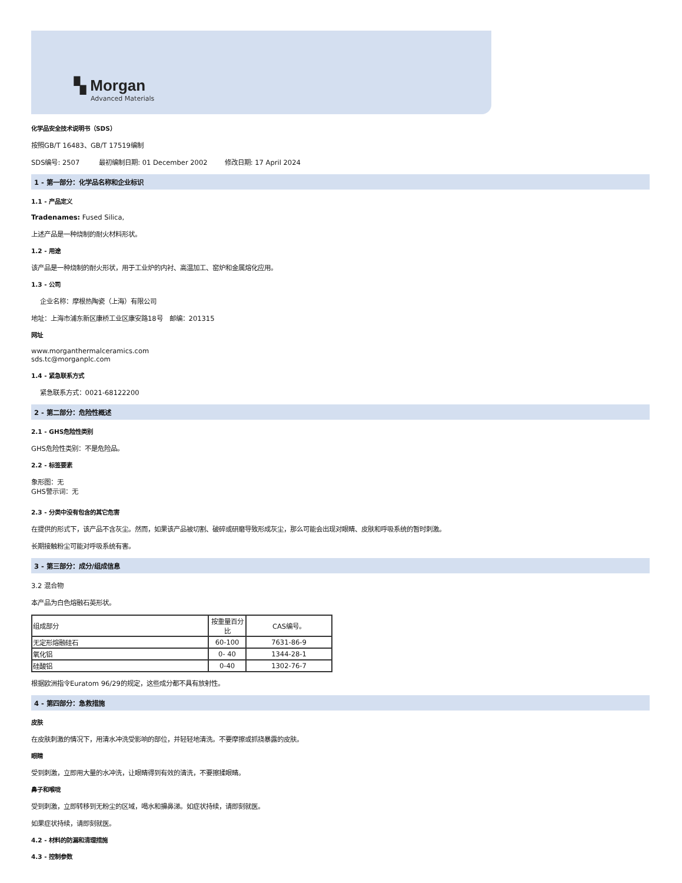▚ Morgan
Advanced Materials
化学品安全技术说明书（SDS）
按照GB/T 16483、GB/T 17519编制
SDS编号: 2507 最初编制日期: 01 December 2002 修改日期: 17 April 2024
1 - 第一部分：化学品名称和企业标识
1.1 - 产品定义
Tradenames: Fused Silica,
上述产品是一种烧制的耐火材料形状。
1.2 - 用途
该产品是一种烧制的耐火形状，用于工业炉的内衬、高温加工、窑炉和金属熔化应用。
1.3 - 公司
企业名称：摩根热陶瓷（上海）有限公司
地址：上海市浦东新区康桥工业区康安路18号 邮编：201315
网址
www.morganthermalceramics.com
sds.tc@morganplc.com
1.4 - 紧急联系方式
紧急联系方式：0021-68122200
2 - 第二部分：危险性概述
2.1 - GHS危险性类别
GHS危险性类别：不是危险品。
2.2 - 标签要素
象形图：无
GHS警示词：无
2.3 - 分类中没有包含的其它危害
在提供的形式下，该产品不含灰尘。然而，如果该产品被切割、破碎或研磨导致形成灰尘，那么可能会出现对眼睛、皮肤和呼吸系统的暂时刺激。
长期接触粉尘可能对呼吸系统有害。
3 - 第三部分：成分/组成信息
3.2 混合物
本产品为白色熔融石英形状。
| 组成部分 | 按重量百分比 | CAS编号。 |
| 无定形熔融硅石 | 60-100 | 7631-86-9 |
| 氧化铝 | 0- 40 | 1344-28-1 |
| 硅酸铝 | 0-40 | 1302-76-7 |
根据欧洲指令Euratom 96/29的规定，这些成分都不具有放射性。
4 - 第四部分：急救措施
皮肤
在皮肤刺激的情况下，用清水冲洗受影响的部位，并轻轻地清洗。不要摩擦或抓挠暴露的皮肤。
眼睛
受到刺激，立即用大量的水冲洗，让眼睛得到有效的清洗，不要擦揉眼睛。
鼻子和喉咙
受到刺激，立即转移到无粉尘的区域，喝水和擤鼻涕。如症状持续，请即刻就医。
如果症状持续，请即刻就医。
4.2 - 材料的防漏和清理措施
4.3 - 控制参数